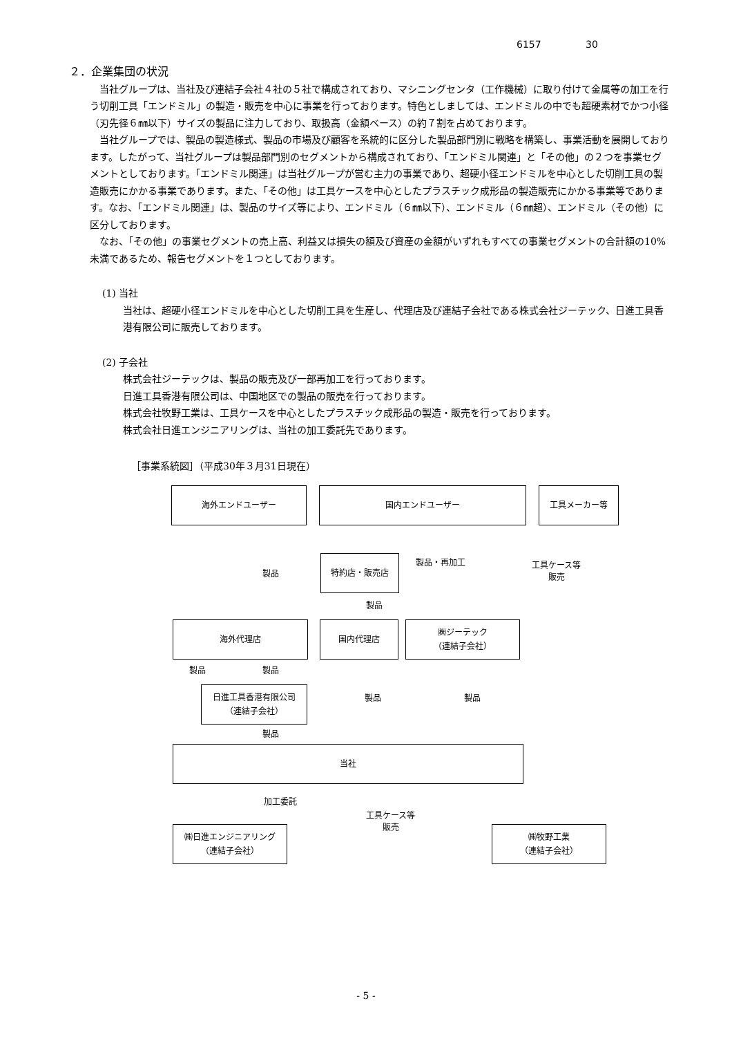6157 30
２．企業集団の状況
当社グループは、当社及び連結子会社４社の５社で構成されており、マシニングセンタ（工作機械）に取り付けて金属等の加工を行う切削工具「エンドミル」の製造・販売を中心に事業を行っております。特色としましては、エンドミルの中でも超硬素材でかつ小径（刃先径６㎜以下）サイズの製品に注力しており、取扱高（金額ベース）の約７割を占めております。
当社グループでは、製品の製造様式、製品の市場及び顧客を系統的に区分した製品部門別に戦略を構築し、事業活動を展開しております。したがって、当社グループは製品部門別のセグメントから構成されており、「エンドミル関連」と「その他」の２つを事業セグメントとしております。「エンドミル関連」は当社グループが営む主力の事業であり、超硬小径エンドミルを中心とした切削工具の製造販売にかかる事業であります。また、「その他」は工具ケースを中心としたプラスチック成形品の製造販売にかかる事業等であります。なお、「エンドミル関連」は、製品のサイズ等により、エンドミル（６㎜以下）、エンドミル（６㎜超）、エンドミル（その他）に区分しております。
なお、「その他」の事業セグメントの売上高、利益又は損失の額及び資産の金額がいずれもすべての事業セグメントの合計額の10%未満であるため、報告セグメントを１つとしております。
(1) 当社
当社は、超硬小径エンドミルを中心とした切削工具を生産し、代理店及び連結子会社である株式会社ジーテック、日進工具香港有限公司に販売しております。
(2) 子会社
株式会社ジーテックは、製品の販売及び一部再加工を行っております。
日進工具香港有限公司は、中国地区での製品の販売を行っております。
株式会社牧野工業は、工具ケースを中心としたプラスチック成形品の製造・販売を行っております。
株式会社日進エンジニアリングは、当社の加工委託先であります。
［事業系統図］（平成30年３月31日現在）
海外エンドユーザー 国内エンドユーザー 工具メーカー等
製品
製品・再加工
工具ケース等
販売
特約店・販売店
製品
海外代理店 国内代理店
㈱ジーテック
（連結子会社）
製品 製品
日進工具香港有限公司
（連結子会社）
製品 製品
製品
当社
加工委託
工具ケース等
販売
㈱日進エンジニアリング
（連結子会社）
㈱牧野工業
（連結子会社）
- 5 -